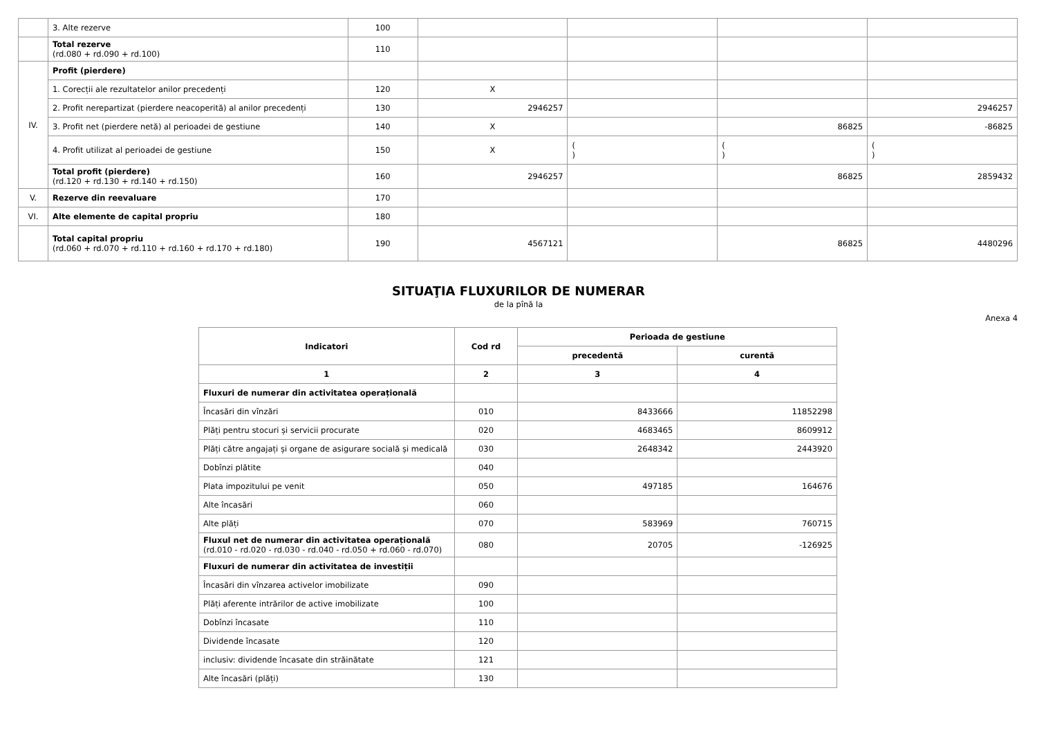| | 3. Alte rezerve | 100 | | | | |
| | Total rezerve (rd.080 + rd.090 + rd.100) | 110 | | | | |
| IV. | Profit (pierdere) | | | | | |
| | 1. Corecții ale rezultatelor anilor precedenți | 120 | X | | | |
| | 2. Profit nerepartizat (pierdere neacoperită) al anilor precedenți | 130 | 2946257 | | | 2946257 |
| | 3. Profit net (pierdere netă) al perioadei de gestiune | 140 | X | | 86825 | -86825 |
| | 4. Profit utilizat al perioadei de gestiune | 150 | X | ( ) | ( ) | ( ) |
| | Total profit (pierdere) (rd.120 + rd.130 + rd.140 + rd.150) | 160 | 2946257 | | 86825 | 2859432 |
| V. | Rezerve din reevaluare | 170 | | | | |
| VI. | Alte elemente de capital propriu | 180 | | | | |
| | Total capital propriu (rd.060 + rd.070 + rd.110 + rd.160 + rd.170 + rd.180) | 190 | 4567121 | | 86825 | 4480296 |
SITUAŢIA FLUXURILOR DE NUMERAR
de la pînă la
Anexa 4
| Indicatori | Cod rd | Perioada de gestiune | |
| --- | --- | --- | --- |
| | | precedentă | curentă |
| 1 | 2 | 3 | 4 |
| Fluxuri de numerar din activitatea operațională | | | |
| Încasări din vînzări | 010 | 8433666 | 11852298 |
| Plăți pentru stocuri și servicii procurate | 020 | 4683465 | 8609912 |
| Plăți către angajați și organe de asigurare socială și medicală | 030 | 2648342 | 2443920 |
| Dobînzi plătite | 040 | | |
| Plata impozitului pe venit | 050 | 497185 | 164676 |
| Alte încasări | 060 | | |
| Alte plăți | 070 | 583969 | 760715 |
| Fluxul net de numerar din activitatea operațională (rd.010 - rd.020 - rd.030 - rd.040 - rd.050 + rd.060 - rd.070) | 080 | 20705 | -126925 |
| Fluxuri de numerar din activitatea de investiții | | | |
| Încasări din vînzarea activelor imobilizate | 090 | | |
| Plăți aferente intrărilor de active imobilizate | 100 | | |
| Dobînzi încasate | 110 | | |
| Dividende încasate | 120 | | |
| inclusiv: dividende încasate din străinătate | 121 | | |
| Alte încasări (plăți) | 130 | | |